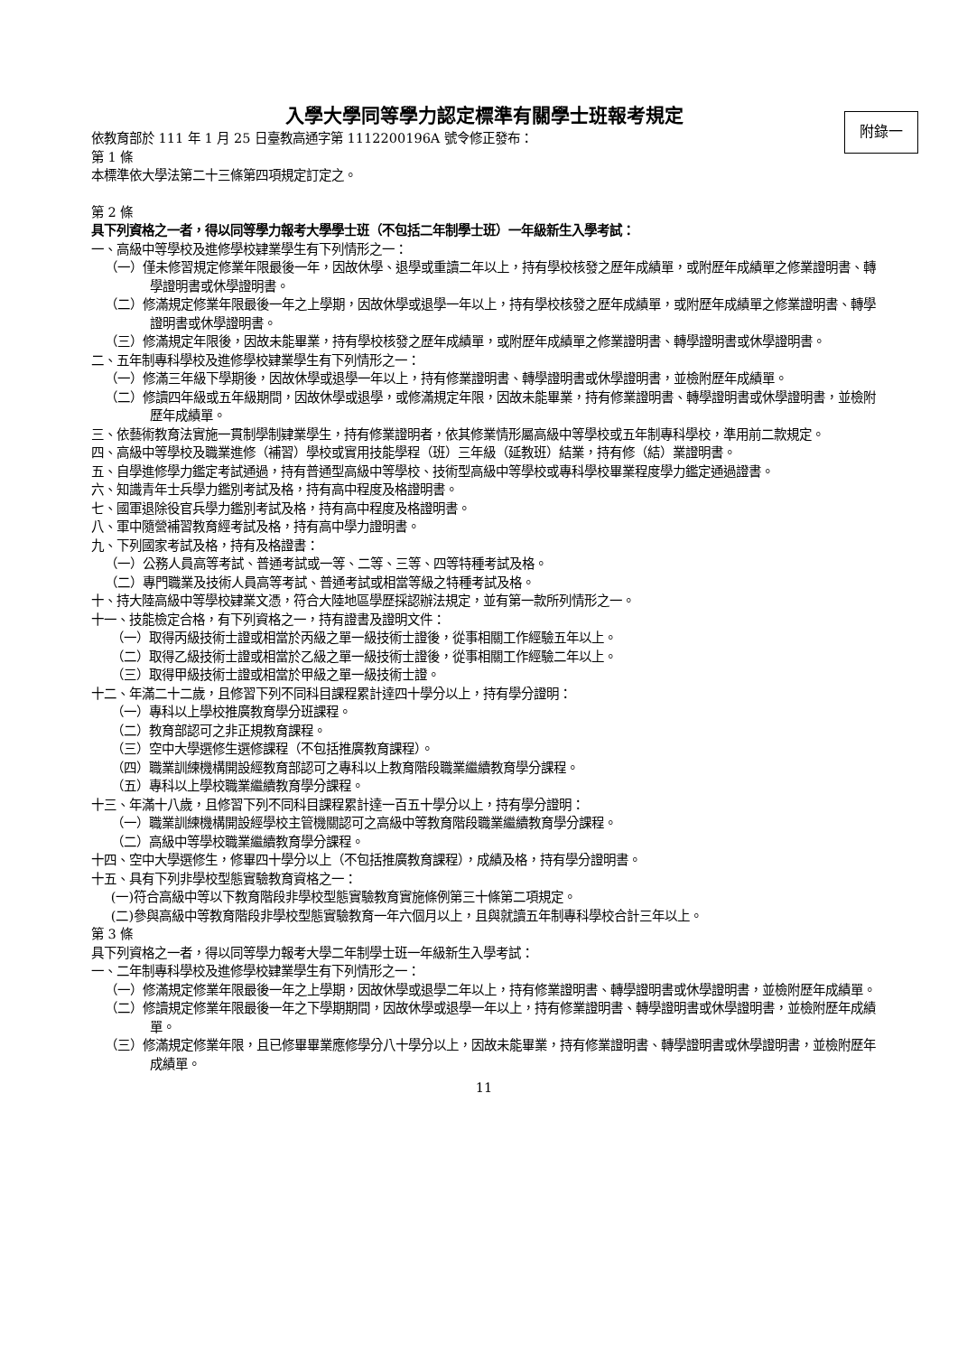入學大學同等學力認定標準有關學士班報考規定
附錄一
依教育部於 111 年 1 月 25 日臺教高通字第 1112200196A 號令修正發布：
第 1 條
本標準依大學法第二十三條第四項規定訂定之。
第 2 條
具下列資格之一者，得以同等學力報考大學學士班（不包括二年制學士班）一年級新生入學考試：
一、高級中等學校及進修學校肄業學生有下列情形之一：
（一）僅未修習規定修業年限最後一年，因故休學、退學或重讀二年以上，持有學校核發之歷年成績單，或附歷年成績單之修業證明書、轉學證明書或休學證明書。
（二）修滿規定修業年限最後一年之上學期，因故休學或退學一年以上，持有學校核發之歷年成績單，或附歷年成績單之修業證明書、轉學證明書或休學證明書。
（三）修滿規定年限後，因故未能畢業，持有學校核發之歷年成績單，或附歷年成績單之修業證明書、轉學證明書或休學證明書。
二、五年制專科學校及進修學校肄業學生有下列情形之一：
（一）修滿三年級下學期後，因故休學或退學一年以上，持有修業證明書、轉學證明書或休學證明書，並檢附歷年成績單。
（二）修讀四年級或五年級期間，因故休學或退學，或修滿規定年限，因故未能畢業，持有修業證明書、轉學證明書或休學證明書，並檢附歷年成績單。
三、依藝術教育法實施一貫制學制肄業學生，持有修業證明者，依其修業情形屬高級中等學校或五年制專科學校，準用前二款規定。
四、高級中等學校及職業進修（補習）學校或實用技能學程（班）三年級（延教班）結業，持有修（結）業證明書。
五、自學進修學力鑑定考試通過，持有普通型高級中等學校、技術型高級中等學校或專科學校畢業程度學力鑑定通過證書。
六、知識青年士兵學力鑑別考試及格，持有高中程度及格證明書。
七、國軍退除役官兵學力鑑別考試及格，持有高中程度及格證明書。
八、軍中隨營補習教育經考試及格，持有高中學力證明書。
九、下列國家考試及格，持有及格證書：
（一）公務人員高等考試、普通考試或一等、二等、三等、四等特種考試及格。
（二）專門職業及技術人員高等考試、普通考試或相當等級之特種考試及格。
十、持大陸高級中等學校肄業文憑，符合大陸地區學歷採認辦法規定，並有第一款所列情形之一。
十一、技能檢定合格，有下列資格之一，持有證書及證明文件：
（一）取得丙級技術士證或相當於丙級之單一級技術士證後，從事相關工作經驗五年以上。
（二）取得乙級技術士證或相當於乙級之單一級技術士證後，從事相關工作經驗二年以上。
（三）取得甲級技術士證或相當於甲級之單一級技術士證。
十二、年滿二十二歲，且修習下列不同科目課程累計達四十學分以上，持有學分證明：
（一）專科以上學校推廣教育學分班課程。
（二）教育部認可之非正規教育課程。
（三）空中大學選修生選修課程（不包括推廣教育課程）。
（四）職業訓練機構開設經教育部認可之專科以上教育階段職業繼續教育學分課程。
（五）專科以上學校職業繼續教育學分課程。
十三、年滿十八歲，且修習下列不同科目課程累計達一百五十學分以上，持有學分證明：
（一）職業訓練機構開設經學校主管機關認可之高級中等教育階段職業繼續教育學分課程。
（二）高級中等學校職業繼續教育學分課程。
十四、空中大學選修生，修畢四十學分以上（不包括推廣教育課程），成績及格，持有學分證明書。
十五、具有下列非學校型態實驗教育資格之一：
(一)符合高級中等以下教育階段非學校型態實驗教育實施條例第三十條第二項規定。
(二)參與高級中等教育階段非學校型態實驗教育一年六個月以上，且與就讀五年制專科學校合計三年以上。
第 3 條
具下列資格之一者，得以同等學力報考大學二年制學士班一年級新生入學考試：
一、二年制專科學校及進修學校肄業學生有下列情形之一：
（一）修滿規定修業年限最後一年之上學期，因故休學或退學二年以上，持有修業證明書、轉學證明書或休學證明書，並檢附歷年成績單。
（二）修讀規定修業年限最後一年之下學期期間，因故休學或退學一年以上，持有修業證明書、轉學證明書或休學證明書，並檢附歷年成績單。
（三）修滿規定修業年限，且已修畢畢業應修學分八十學分以上，因故未能畢業，持有修業證明書、轉學證明書或休學證明書，並檢附歷年成績單。
11